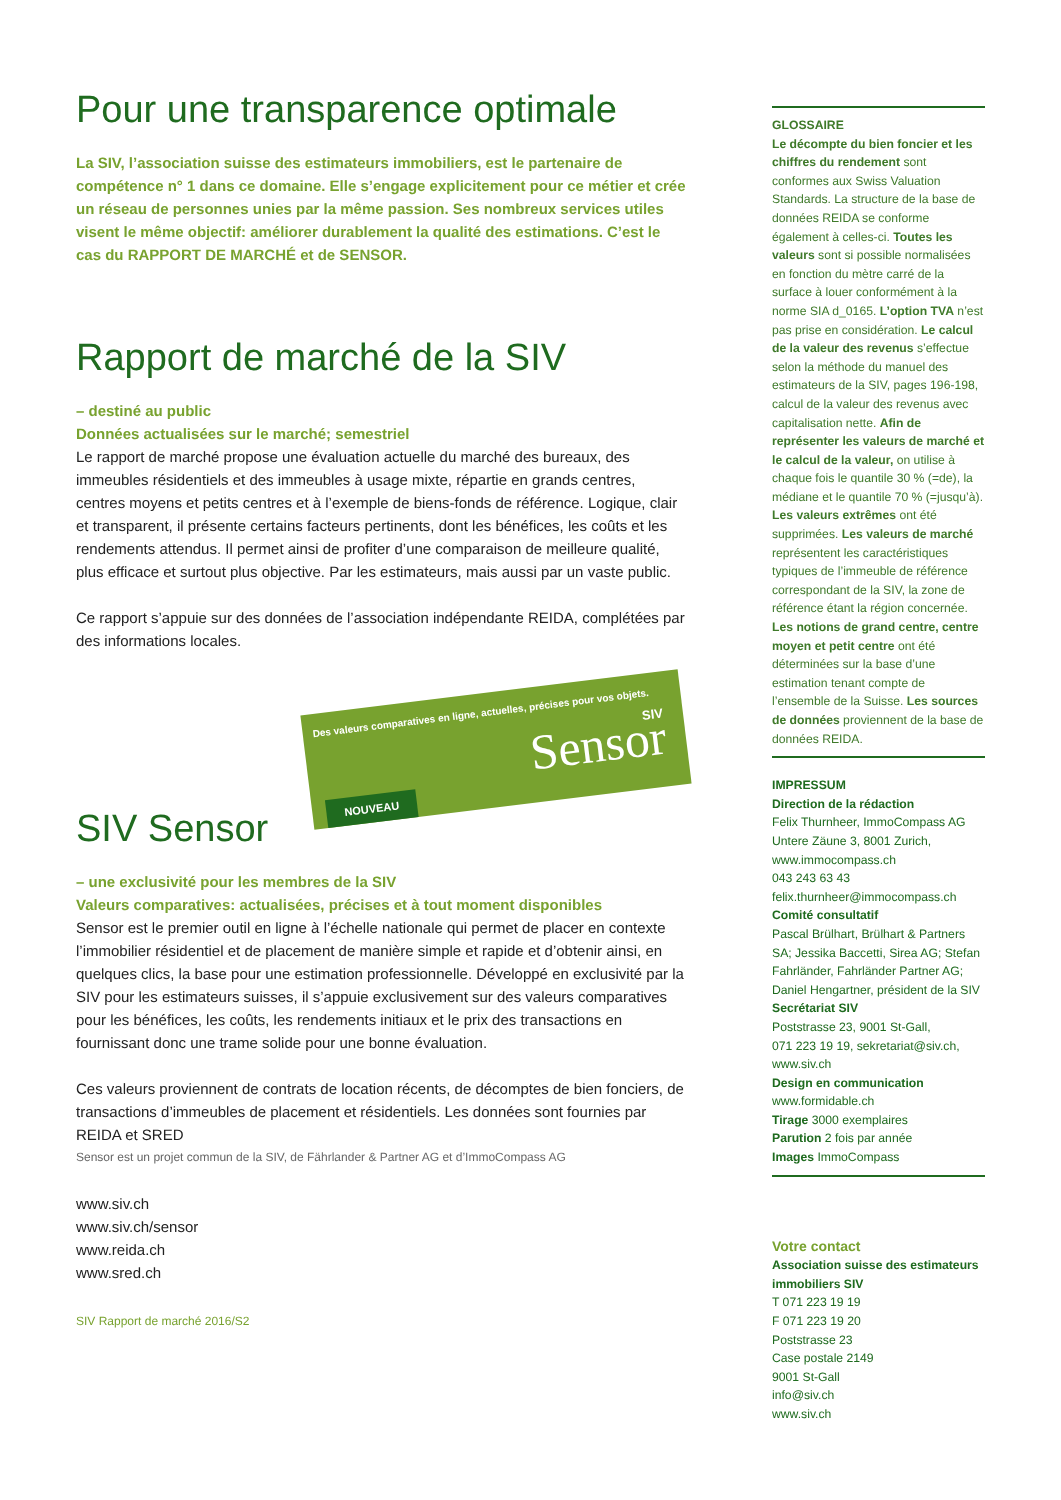Pour une transparence optimale
La SIV, l’association suisse des estimateurs immobiliers, est le partenaire de compétence n° 1 dans ce domaine. Elle s’engage explicitement pour ce métier et crée un réseau de personnes unies par la même passion. Ses nombreux services utiles visent le même objectif: améliorer durablement la qualité des estimations. C’est le cas du RAPPORT DE MARCHÉ et de SENSOR.
Rapport de marché de la SIV
– destiné au public
Données actualisées sur le marché; semestriel
Le rapport de marché propose une évaluation actuelle du marché des bureaux, des immeubles résidentiels et des immeubles à usage mixte, répartie en grands centres, centres moyens et petits centres et à l’exemple de biens-fonds de référence. Logique, clair et transparent, il présente certains facteurs pertinents, dont les bénéfices, les coûts et les rendements attendus. Il permet ainsi de profiter d’une comparaison de meilleure qualité, plus efficace et surtout plus objective. Par les estimateurs, mais aussi par un vaste public.
Ce rapport s’appuie sur des données de l’association indépendante REIDA, complétées par des informations locales.
Des valeurs comparatives en ligne, actuelles, précises pour vos objets.
SIV Sensor
NOUVEAU
SIV Sensor
– une exclusivité pour les membres de la SIV
Valeurs comparatives: actualisées, précises et à tout moment disponibles
Sensor est le premier outil en ligne à l’échelle nationale qui permet de placer en contexte l’immobilier résidentiel et de placement de manière simple et rapide et d’obtenir ainsi, en quelques clics, la base pour une estimation professionnelle. Développé en exclusivité par la SIV pour les estimateurs suisses, il s’appuie exclusivement sur des valeurs comparatives pour les bénéfices, les coûts, les rendements initiaux et le prix des transactions en fournissant donc une trame solide pour une bonne évaluation.
Ces valeurs proviennent de contrats de location récents, de décomptes de bien fonciers, de transactions d’immeubles de placement et résidentiels. Les données sont fournies par REIDA et SRED
Sensor est un projet commun de la SIV, de Fährlander & Partner AG et d’ImmoCompass AG
www.siv.ch
www.siv.ch/sensor
www.reida.ch
www.sred.ch
SIV Rapport de marché 2016/S2
GLOSSAIRE
Le décompte du bien foncier et les chiffres du rendement sont conformes aux Swiss Valuation Standards. La structure de la base de données REIDA se conforme également à celles-ci. Toutes les valeurs sont si possible normalisées en fonction du mètre carré de la surface à louer conformément à la norme SIA d_0165. L’option TVA n’est pas prise en considération. Le calcul de la valeur des revenus s’effectue selon la méthode du manuel des estimateurs de la SIV, pages 196-198, calcul de la valeur des revenus avec capitalisation nette. Afin de représenter les valeurs de marché et le calcul de la valeur, on utilise à chaque fois le quantile 30 % (=de), la médiane et le quantile 70 % (=jusqu’à). Les valeurs extrêmes ont été supprimées. Les valeurs de marché représentent les caractéristiques typiques de l’immeuble de référence correspondant de la SIV, la zone de référence étant la région concernée. Les notions de grand centre, centre moyen et petit centre ont été déterminées sur la base d’une estimation tenant compte de l’ensemble de la Suisse. Les sources de données proviennent de la base de données REIDA.
IMPRESSUM
Direction de la rédaction
Felix Thurnheer, ImmoCompass AG Untere Zäune 3, 8001 Zurich,
www.immocompass.ch
043 243 63 43
felix.thurnheer@immocompass.ch
Comité consultatif
Pascal Brülhart, Brülhart & Partners SA; Jessika Baccetti, Sirea AG; Stefan Fahrländer, Fahrländer Partner AG; Daniel Hengartner, président de la SIV
Secrétariat SIV
Poststrasse 23, 9001 St-Gall,
071 223 19 19, sekretariat@siv.ch,
www.siv.ch
Design en communication
www.formidable.ch
Tirage 3000 exemplaires
Parution 2 fois par année
Images ImmoCompass
Votre contact
Association suisse des estimateurs immobiliers SIV
T 071 223 19 19
F 071 223 19 20
Poststrasse 23
Case postale 2149
9001 St-Gall
info@siv.ch
www.siv.ch